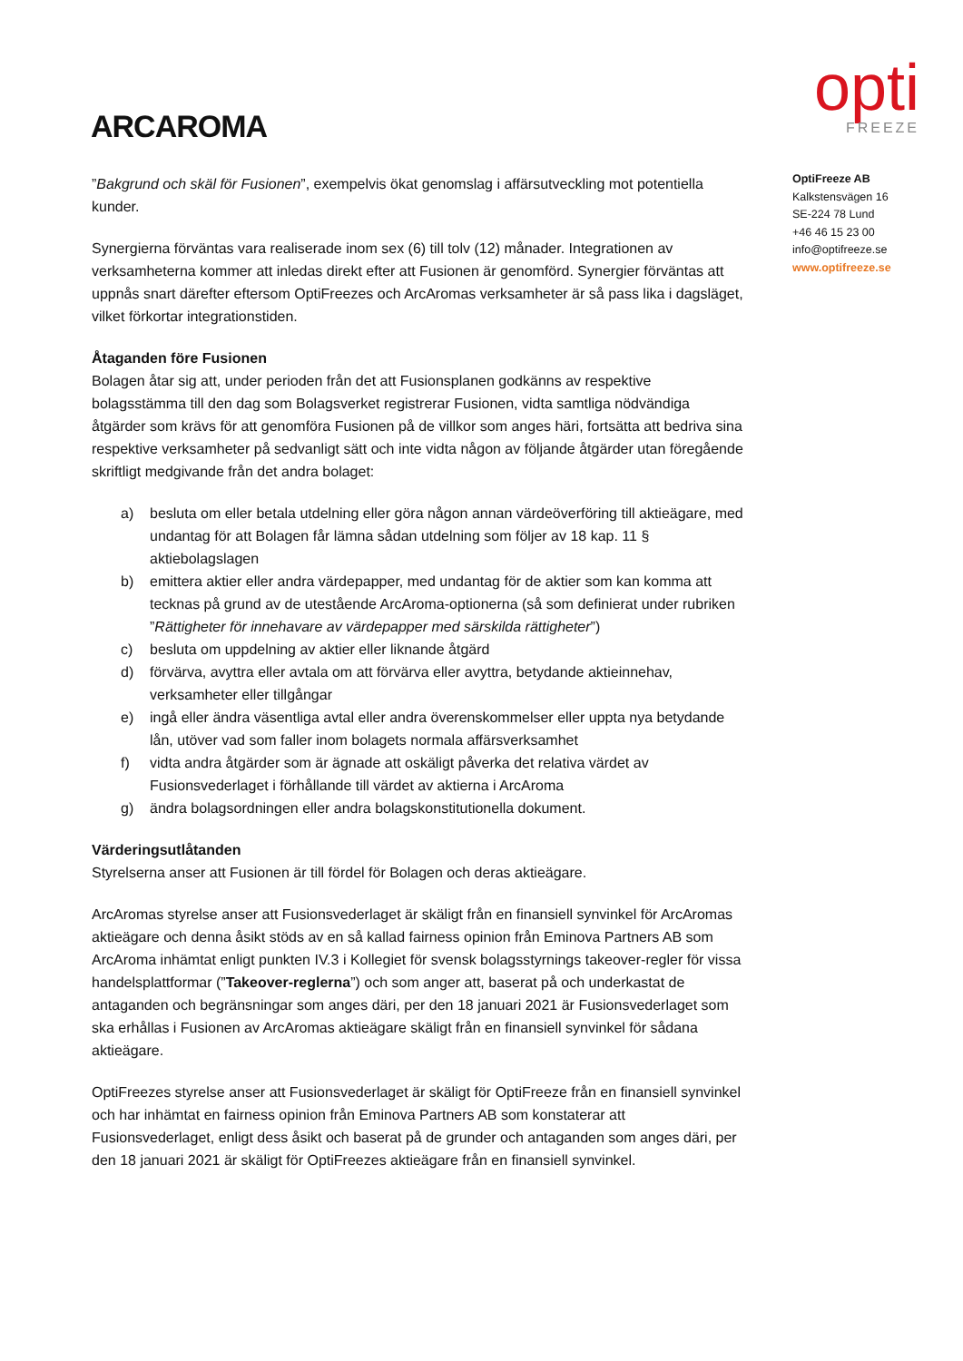ARCAROMA
opti
FREEZE
”Bakgrund och skäl för Fusionen”, exempelvis ökat genomslag i affärsutveckling mot potentiella kunder.
Synergierna förväntas vara realiserade inom sex (6) till tolv (12) månader. Integrationen av verksamheterna kommer att inledas direkt efter att Fusionen är genomförd. Synergier förväntas att uppnås snart därefter eftersom OptiFreezes och ArcAromas verksamheter är så pass lika i dagsläget, vilket förkortar integrationstiden.
Åtaganden före Fusionen
Bolagen åtar sig att, under perioden från det att Fusionsplanen godkänns av respektive bolagsstämma till den dag som Bolagsverket registrerar Fusionen, vidta samtliga nödvändiga åtgärder som krävs för att genomföra Fusionen på de villkor som anges häri, fortsätta att bedriva sina respektive verksamheter på sedvanligt sätt och inte vidta någon av följande åtgärder utan föregående skriftligt medgivande från det andra bolaget:
a) besluta om eller betala utdelning eller göra någon annan värdeöverföring till aktieägare, med undantag för att Bolagen får lämna sådan utdelning som följer av 18 kap. 11 § aktiebolagslagen
b) emittera aktier eller andra värdepapper, med undantag för de aktier som kan komma att tecknas på grund av de utestående ArcAroma-optionerna (så som definierat under rubriken ”Rättigheter för innehavare av värdepapper med särskilda rättigheter”)
c) besluta om uppdelning av aktier eller liknande åtgärd
d) förvärva, avyttra eller avtala om att förvärva eller avyttra, betydande aktieinnehav, verksamheter eller tillgångar
e) ingå eller ändra väsentliga avtal eller andra överenskommelser eller uppta nya betydande lån, utöver vad som faller inom bolagets normala affärsverksamhet
f) vidta andra åtgärder som är ägnade att oskäligt påverka det relativa värdet av Fusionsvederlaget i förhållande till värdet av aktierna i ArcAroma
g) ändra bolagsordningen eller andra bolagskonstitutionella dokument.
Värderingsutlåtanden
Styrelserna anser att Fusionen är till fördel för Bolagen och deras aktieägare.
ArcAromas styrelse anser att Fusionsvederlaget är skäligt från en finansiell synvinkel för ArcAromas aktieägare och denna åsikt stöds av en så kallad fairness opinion från Eminova Partners AB som ArcAroma inhämtat enligt punkten IV.3 i Kollegiet för svensk bolagsstyrnings takeover-regler för vissa handelsplattformar (”Takeover-reglerna”) och som anger att, baserat på och underkastat de antaganden och begränsningar som anges däri, per den 18 januari 2021 är Fusionsvederlaget som ska erhållas i Fusionen av ArcAromas aktieägare skäligt från en finansiell synvinkel för sådana aktieägare.
OptiFreezes styrelse anser att Fusionsvederlaget är skäligt för OptiFreeze från en finansiell synvinkel och har inhämtat en fairness opinion från Eminova Partners AB som konstaterar att Fusionsvederlaget, enligt dess åsikt och baserat på de grunder och antaganden som anges däri, per den 18 januari 2021 är skäligt för OptiFreezes aktieägare från en finansiell synvinkel.
OptiFreeze AB
Kalkstensvägen 16
SE-224 78 Lund
+46 46 15 23 00
info@optifreeze.se
www.optifreeze.se